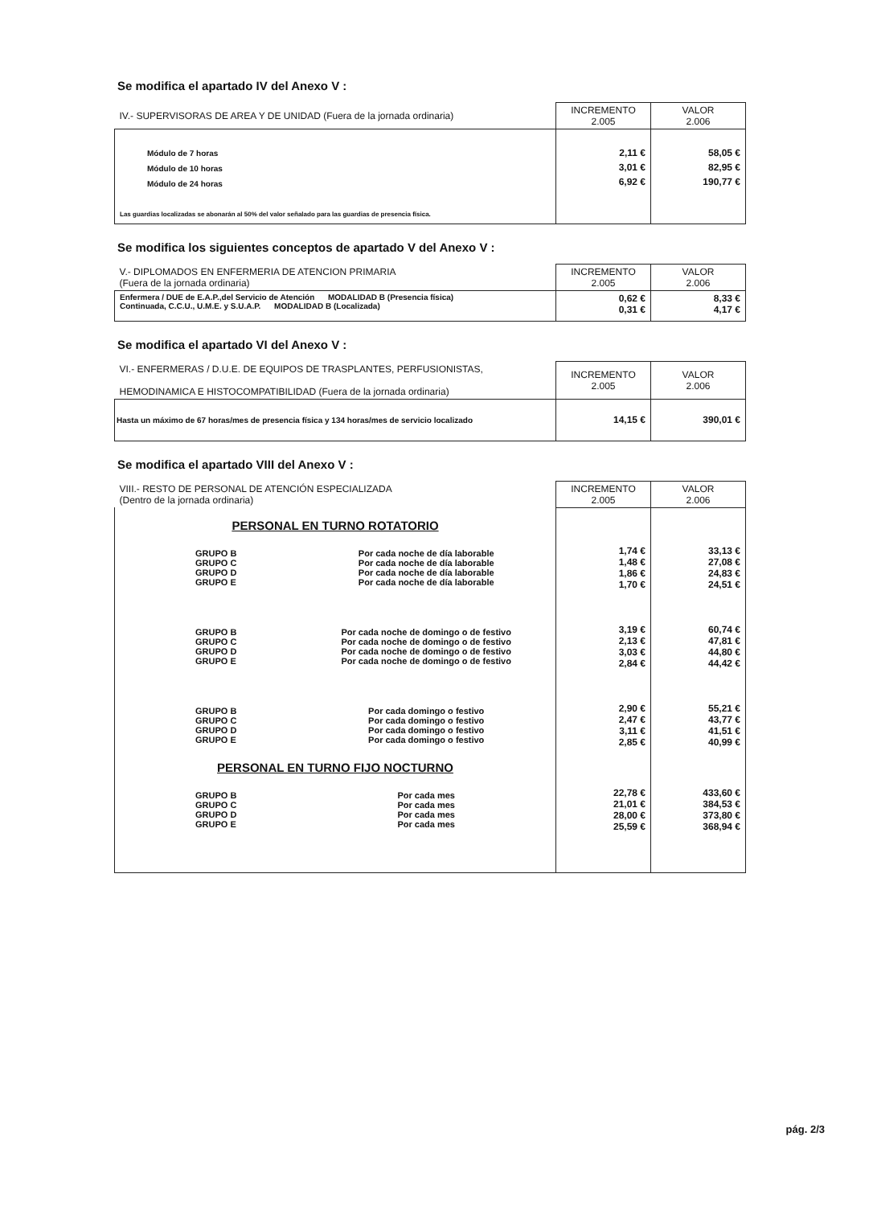Se modifica el apartado IV del Anexo V :
| IV.- SUPERVISORAS DE AREA Y DE UNIDAD (Fuera de la jornada ordinaria) | INCREMENTO 2.005 | VALOR 2.006 |
| Módulo de 7 horas Módulo de 10 horas Módulo de 24 horas Las guardias localizadas se abonarán al 50% del valor señalado para las guardias de presencia física. | 2,11 € 3,01 € 6,92 € | 58,05 € 82,95 € 190,77 € |
Se modifica los siguientes conceptos de apartado V del Anexo V :
| V.- DIPLOMADOS EN ENFERMERIA DE ATENCION PRIMARIA (Fuera de la jornada ordinaria) | INCREMENTO 2.005 | VALOR 2.006 |
| Enfermera / DUE de E.A.P.,del Servicio de Atención MODALIDAD B (Presencia física) Continuada, C.C.U., U.M.E. y S.U.A.P. MODALIDAD B (Localizada) | 0,62 € 0,31 € | 8,33 € 4,17 € |
Se modifica el apartado VI del Anexo V :
| VI.- ENFERMERAS / D.U.E. DE EQUIPOS DE TRASPLANTES, PERFUSIONISTAS, HEMODINAMICA E HISTOCOMPATIBILIDAD (Fuera de la jornada ordinaria) | INCREMENTO 2.005 | VALOR 2.006 |
| Hasta un máximo de 67 horas/mes de presencia física y 134 horas/mes de servicio localizado | 14,15 € | 390,01 € |
Se modifica el apartado VIII del Anexo V :
| VIII.- RESTO DE PERSONAL DE ATENCIÓN ESPECIALIZADA (Dentro de la jornada ordinaria) | | INCREMENTO 2.005 | VALOR 2.006 |
| PERSONAL EN TURNO ROTATORIO | | | |
| GRUPO B GRUPO C GRUPO D GRUPO E | Por cada noche de día laborable Por cada noche de día laborable Por cada noche de día laborable Por cada noche de día laborable | 1,74 € 1,48 € 1,86 € 1,70 € | 33,13 € 27,08 € 24,83 € 24,51 € |
| GRUPO B GRUPO C GRUPO D GRUPO E | Por cada noche de domingo o de festivo Por cada noche de domingo o de festivo Por cada noche de domingo o de festivo Por cada noche de domingo o de festivo | 3,19 € 2,13 € 3,03 € 2,84 € | 60,74 € 47,81 € 44,80 € 44,42 € |
| GRUPO B GRUPO C GRUPO D GRUPO E | Por cada domingo o festivo Por cada domingo o festivo Por cada domingo o festivo Por cada domingo o festivo | 2,90 € 2,47 € 3,11 € 2,85 € | 55,21 € 43,77 € 41,51 € 40,99 € |
| PERSONAL EN TURNO FIJO NOCTURNO | | | |
| GRUPO B GRUPO C GRUPO D GRUPO E | Por cada mes Por cada mes Por cada mes Por cada mes | 22,78 € 21,01 € 28,00 € 25,59 € | 433,60 € 384,53 € 373,80 € 368,94 € |
pág. 2/3